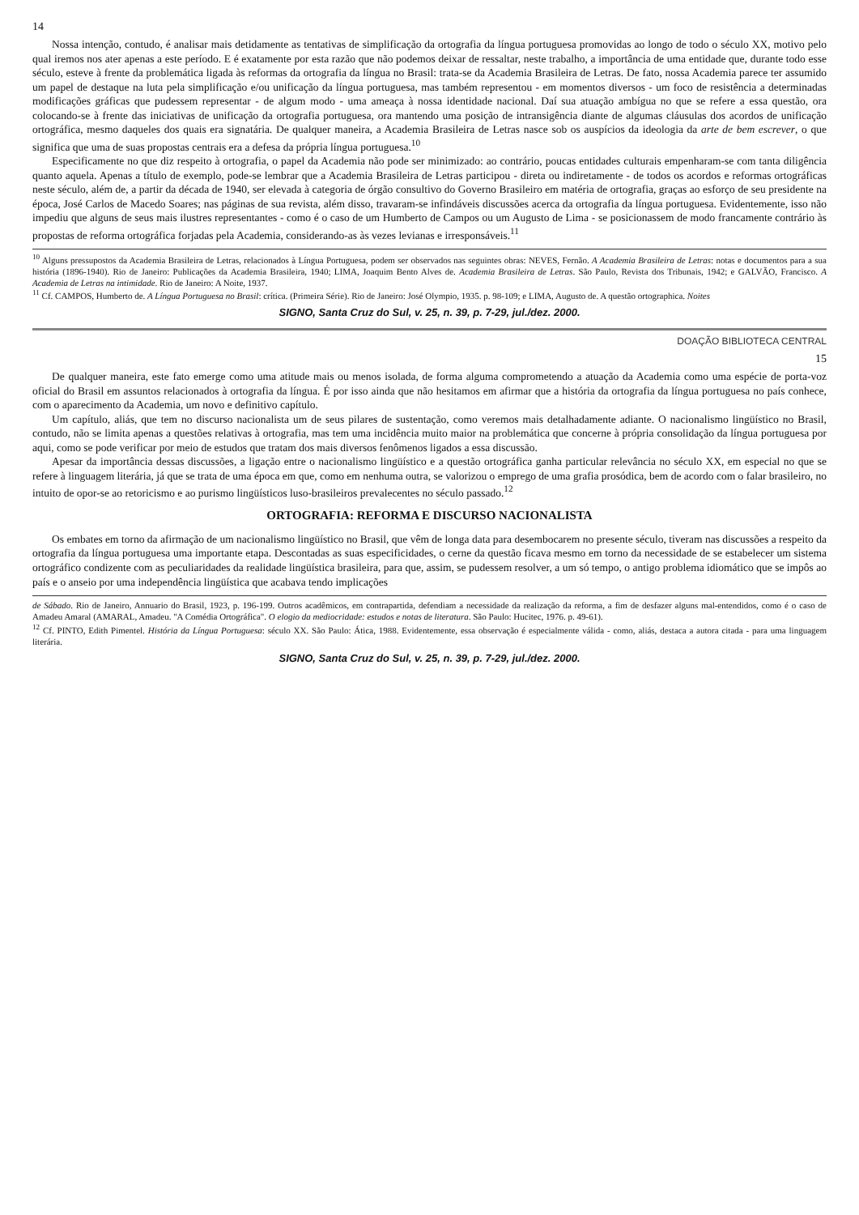14
Nossa intenção, contudo, é analisar mais detidamente as tentativas de simplificação da ortografia da língua portuguesa promovidas ao longo de todo o século XX, motivo pelo qual iremos nos ater apenas a este período. E é exatamente por esta razão que não podemos deixar de ressaltar, neste trabalho, a importância de uma entidade que, durante todo esse século, esteve à frente da problemática ligada às reformas da ortografia da língua no Brasil: trata-se da Academia Brasileira de Letras. De fato, nossa Academia parece ter assumido um papel de destaque na luta pela simplificação e/ou unificação da língua portuguesa, mas também representou - em momentos diversos - um foco de resistência a determinadas modificações gráficas que pudessem representar - de algum modo - uma ameaça à nossa identidade nacional. Daí sua atuação ambígua no que se refere a essa questão, ora colocando-se à frente das iniciativas de unificação da ortografia portuguesa, ora mantendo uma posição de intransigência diante de algumas cláusulas dos acordos de unificação ortográfica, mesmo daqueles dos quais era signatária. De qualquer maneira, a Academia Brasileira de Letras nasce sob os auspícios da ideologia da arte de bem escrever, o que significa que uma de suas propostas centrais era a defesa da própria língua portuguesa.<sup>10</sup>
Especificamente no que diz respeito à ortografia, o papel da Academia não pode ser minimizado: ao contrário, poucas entidades culturais empenharam-se com tanta diligência quanto aquela. Apenas a título de exemplo, pode-se lembrar que a Academia Brasileira de Letras participou - direta ou indiretamente - de todos os acordos e reformas ortográficas neste século, além de, a partir da década de 1940, ser elevada à categoria de órgão consultivo do Governo Brasileiro em matéria de ortografia, graças ao esforço de seu presidente na época, José Carlos de Macedo Soares; nas páginas de sua revista, além disso, travaram-se infindáveis discussões acerca da ortografia da língua portuguesa. Evidentemente, isso não impediu que alguns de seus mais ilustres representantes - como é o caso de um Humberto de Campos ou um Augusto de Lima - se posicionassem de modo francamente contrário às propostas de reforma ortográfica forjadas pela Academia, considerando-as às vezes levianas e irresponsáveis.<sup>11</sup>
<sup>10</sup> Alguns pressupostos da Academia Brasileira de Letras, relacionados à Língua Portuguesa, podem ser observados nas seguintes obras: NEVES, Fernão. A Academia Brasileira de Letras: notas e documentos para a sua história (1896-1940). Rio de Janeiro: Publicações da Academia Brasileira, 1940; LIMA, Joaquim Bento Alves de. Academia Brasileira de Letras. São Paulo, Revista dos Tribunais, 1942; e GALVÃO, Francisco. A Academia de Letras na intimidade. Rio de Janeiro: A Noite, 1937.
<sup>11</sup> Cf. CAMPOS, Humberto de. A Língua Portuguesa no Brasil: crítica. (Primeira Série). Rio de Janeiro: José Olympio, 1935. p. 98-109; e LIMA, Augusto de. A questão ortographica. Noites
SIGNO, Santa Cruz do Sul, v. 25, n. 39, p. 7-29, jul./dez. 2000.
DOAÇÃO BIBLIOTECA CENTRAL
15
De qualquer maneira, este fato emerge como uma atitude mais ou menos isolada, de forma alguma comprometendo a atuação da Academia como uma espécie de porta-voz oficial do Brasil em assuntos relacionados à ortografia da língua. É por isso ainda que não hesitamos em afirmar que a história da ortografia da língua portuguesa no país conhece, com o aparecimento da Academia, um novo e definitivo capítulo.
Um capítulo, aliás, que tem no discurso nacionalista um de seus pilares de sustentação, como veremos mais detalhadamente adiante. O nacionalismo lingüístico no Brasil, contudo, não se limita apenas a questões relativas à ortografia, mas tem uma incidência muito maior na problemática que concerne à própria consolidação da língua portuguesa por aqui, como se pode verificar por meio de estudos que tratam dos mais diversos fenômenos ligados a essa discussão.
Apesar da importância dessas discussões, a ligação entre o nacionalismo lingüístico e a questão ortográfica ganha particular relevância no século XX, em especial no que se refere à linguagem literária, já que se trata de uma época em que, como em nenhuma outra, se valorizou o emprego de uma grafia prosódica, bem de acordo com o falar brasileiro, no intuito de opor-se ao retoricismo e ao purismo lingüísticos luso-brasileiros prevalecentes no século passado.<sup>12</sup>
ORTOGRAFIA: REFORMA E DISCURSO NACIONALISTA
Os embates em torno da afirmação de um nacionalismo lingüístico no Brasil, que vêm de longa data para desembocarem no presente século, tiveram nas discussões a respeito da ortografia da língua portuguesa uma importante etapa. Descontadas as suas especificidades, o cerne da questão ficava mesmo em torno da necessidade de se estabelecer um sistema ortográfico condizente com as peculiaridades da realidade lingüística brasileira, para que, assim, se pudessem resolver, a um só tempo, o antigo problema idiomático que se impôs ao país e o anseio por uma independência lingüística que acabava tendo implicações
de Sábado. Rio de Janeiro, Annuario do Brasil, 1923, p. 196-199. Outros acadêmicos, em contrapartida, defendiam a necessidade da realização da reforma, a fim de desfazer alguns mal-entendidos, como é o caso de Amadeu Amaral (AMARAL, Amadeu. "A Comédia Ortográfica". O elogio da mediocridade: estudos e notas de literatura. São Paulo: Hucitec, 1976. p. 49-61).
<sup>12</sup> Cf. PINTO, Edith Pimentel. História da Língua Portuguesa: século XX. São Paulo: Ática, 1988. Evidentemente, essa observação é especialmente válida - como, aliás, destaca a autora citada - para uma linguagem literária.
SIGNO, Santa Cruz do Sul, v. 25, n. 39, p. 7-29, jul./dez. 2000.